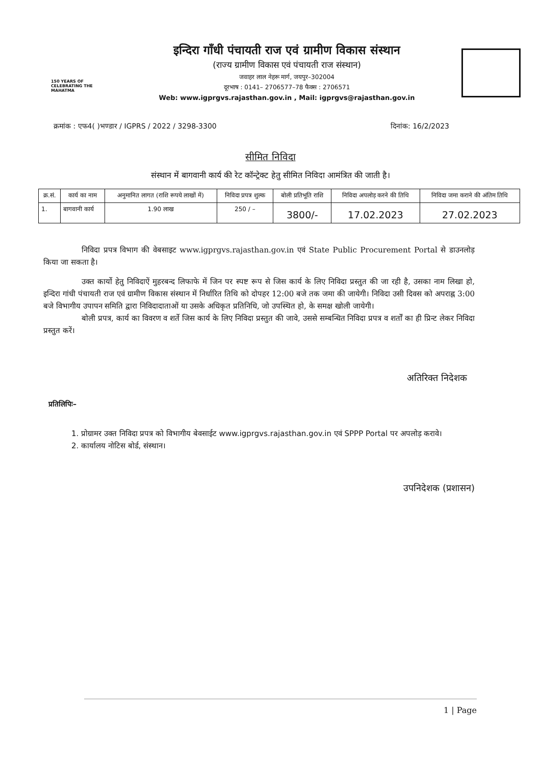150 YEARS OF CELEBRATING THE MAHATMA
इन्दिरा गाँधी पंचायती राज एवं ग्रामीण विकास संस्थान
(राज्य ग्रामीण विकास एवं पंचायती राज संस्थान)
जवाहर लाल नेहरू मार्ग, जयपुर–302004
दूरभाष : 0141– 2706577–78 फैक्स : 2706571
Web: www.igprgvs.rajasthan.gov.in , Mail: igprgvs@rajasthan.gov.in
क्रमांक : एफ4( )भण्डार / IGPRS / 2022 / 3298-3300 दिनांक: 16/2/2023
सीमित निविदा
संस्थान में बागवानी कार्य की रेट कॉन्ट्रेक्ट हेतु सीमित निविदा आमंत्रित की जाती है।
| क्र.सं. | कार्य का नाम | अनुमानित लागत (राशि रूपये लाखों में) | निविदा प्रपत्र शुल्क | बोली प्रतिभूति राशि | निविदा अपलोड़ करने की तिथि | निविदा जमा कराने की अंतिम तिथि |
| --- | --- | --- | --- | --- | --- | --- |
| 1. | बागवानी कार्य | 1.90 लाख | 250 / – | 3800/- | 17.02.2023 | 27.02.2023 |
निविदा प्रपत्र विभाग की वेबसाइट www.igprgvs.rajasthan.gov.in एवं State Public Procurement Portal से डाउनलोड़ किया जा सकता है।
उक्त कार्यो हेतु निविदाऐं मुहरबन्द लिफाफे में जिन पर स्पष्ट रूप से जिस कार्य के लिए निविदा प्रस्तुत की जा रही है, उसका नाम लिखा हो, इन्दिरा गांधी पंचायती राज एवं ग्रामीण विकास संस्थान में निर्धारित तिथि को दोपहर 12:00 बजे तक जमा की जायेगी। निविदा उसी दिवस को अपराह्न 3:00 बजे विभागीय उपापन समिति द्वारा निविदादाताओं या उसके अधिकृत प्रतिनिधि, जो उपस्थित हो, के समक्ष खोली जायेगी।
बोली प्रपत्र, कार्य का विवरण व शर्ते जिस कार्य के लिए निविदा प्रस्तुत की जावे, उससे सम्बन्धित निविदा प्रपत्र व शर्तों का ही प्रिन्ट लेकर निविदा प्रस्तुत करें।
अतिरिक्त निदेशक
प्रतिलिपिः–
1. प्रोग्रामर उक्त निविदा प्रपत्र को विभागीय बेवसाईट www.igprgvs.rajasthan.gov.in एवं SPPP Portal पर अपलोड़ करावे।
2. कार्यालय नोटिस बोर्ड, संस्थान।
उपनिदेशक (प्रशासन)
1 | Page